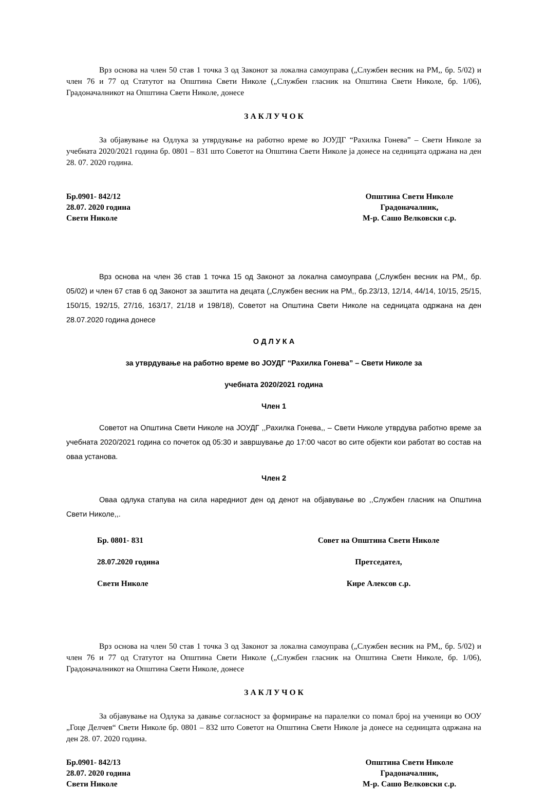Врз основа на член 50 став 1 точка 3 од Законот за локална самоуправа („Службен весник на РМ,, бр. 5/02) и член 76 и 77 од Статутот на Општина Свети Николе („Службен гласник на Општина Свети Николе, бр. 1/06), Градоначалникот на Општина Свети Николе, донесе
З А К Л У Ч О К
За објавување на Одлука за утврдување на работно време во ЈОУДГ “Рахилка Гонева” – Свети Николе за учебната 2020/2021 година бр. 0801 – 831 што Советот на Општина Свети Николе ја донесе на седницата одржана на ден 28. 07. 2020 година.
Бр.0901- 842/12
28.07. 2020 година
Свети Николе
Општина Свети Николе
Градоначалник,
М-р. Сашо Велковски с.р.
Врз основа на член 36 став 1 точка 15 од Законот за локална самоуправа („Службен весник на РМ,, бр. 05/02) и член 67 став 6 од Законот за заштита на децата („Службен весник на РМ,, бр.23/13, 12/14, 44/14, 10/15, 25/15, 150/15, 192/15, 27/16, 163/17, 21/18 и 198/18), Советот на Општина Свети Николе на седницата одржана на ден 28.07.2020 година донесе
О Д Л У К А
за утврдување на работно време во ЈОУДГ “Рахилка Гонева” – Свети Николе за
учебната 2020/2021 година
Член 1
Советот на Општина Свети Николе на ЈОУДГ ,,Рахилка Гонева,, – Свети Николе утврдува работно време за учебната 2020/2021 година со почеток од 05:30 и завршување до 17:00 часот во сите објекти кои работат во состав на оваа установа.
Член 2
Оваа одлука стапува на сила наредниот ден од денот на објавување во ,,Службен гласник на Општина Свети Николе,,.
Бр. 0801- 831
28.07.2020 година
Свети Николе
Совет на Општина Свети Николе
Претседател,
Кире Алексов с.р.
Врз основа на член 50 став 1 точка 3 од Законот за локална самоуправа („Службен весник на РМ,, бр. 5/02) и член 76 и 77 од Статутот на Општина Свети Николе („Службен гласник на Општина Свети Николе, бр. 1/06), Градоначалникот на Општина Свети Николе, донесе
З А К Л У Ч О К
За објавување на Одлука за давање согласност за формирање на паралелки со помал број на ученици во ООУ „Гоце Делчев“ Свети Николе бр. 0801 – 832 што Советот на Општина Свети Николе ја донесе на седницата одржана на ден 28. 07. 2020 година.
Бр.0901- 842/13
28.07. 2020 година
Свети Николе
Општина Свети Николе
Градоначалник,
М-р. Сашо Велковски с.р.